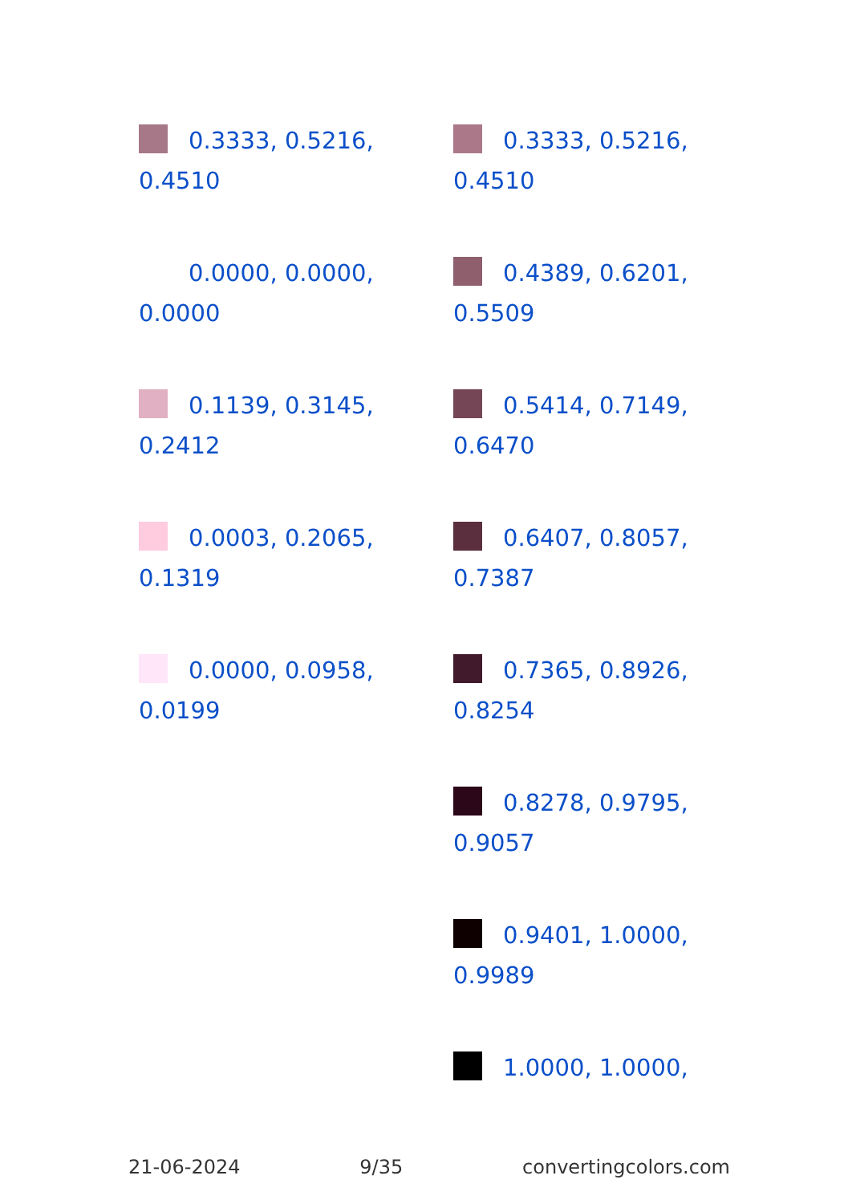0.3333, 0.5216, 0.4510
0.0000, 0.0000, 0.0000
0.1139, 0.3145, 0.2412
0.0003, 0.2065, 0.1319
0.0000, 0.0958, 0.0199
0.3333, 0.5216, 0.4510
0.4389, 0.6201, 0.5509
0.5414, 0.7149, 0.6470
0.6407, 0.8057, 0.7387
0.7365, 0.8926, 0.8254
0.8278, 0.9795, 0.9057
0.9401, 1.0000, 0.9989
1.0000, 1.0000,
21-06-2024 9/35 convertingcolors.com